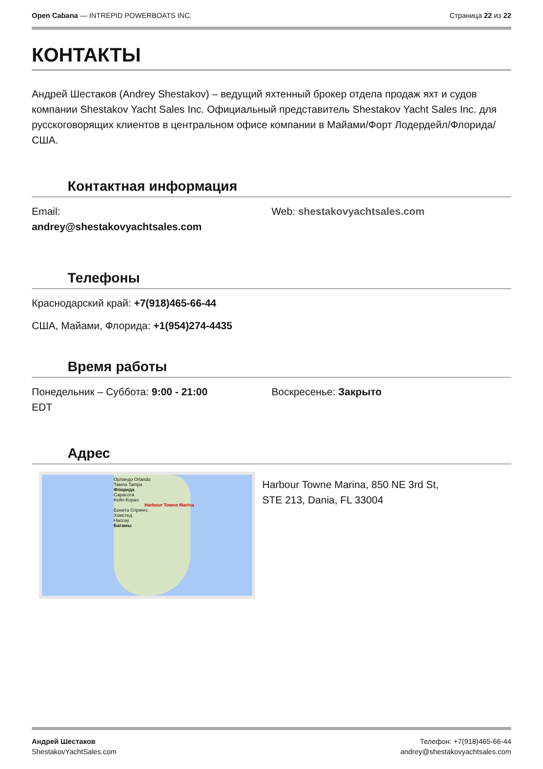Open Cabana — INTREPID POWERBOATS INC.
Страница 22 из 22
КОНТАКТЫ
Андрей Шестаков (Andrey Shestakov) – ведущий яхтенный брокер отдела продаж яхт и судов компании Shestakov Yacht Sales Inc. Официальный представитель Shestakov Yacht Sales Inc. для русскоговорящих клиентов в центральном офисе компании в Майами/Форт Лодердейл/Флорида/США.
Контактная информация
Email:
andrey@shestakovyachtsales.com
Web: shestakovyachtsales.com
Телефоны
Краснодарский край: +7(918)465-66-44
США, Майами, Флорида: +1(954)274-4435
Время работы
Понедельник – Суббота: 9:00 - 21:00
EDT
Воскресенье: Закрыто
Адрес
Орландо Orlando
Тампа Tampa
Флорида
Сарасота
Кейп-Корал
Harbour Towne Marina
Бонита Спрингс
Хомстед
Нассау
Багамы
Harbour Towne Marina, 850 NE 3rd St,
STE 213, Dania, FL 33004
Андрей Шестаков
ShestakovYachtSales.com
Телефон: +7(918)465-66-44
andrey@shestakovyachtsales.com